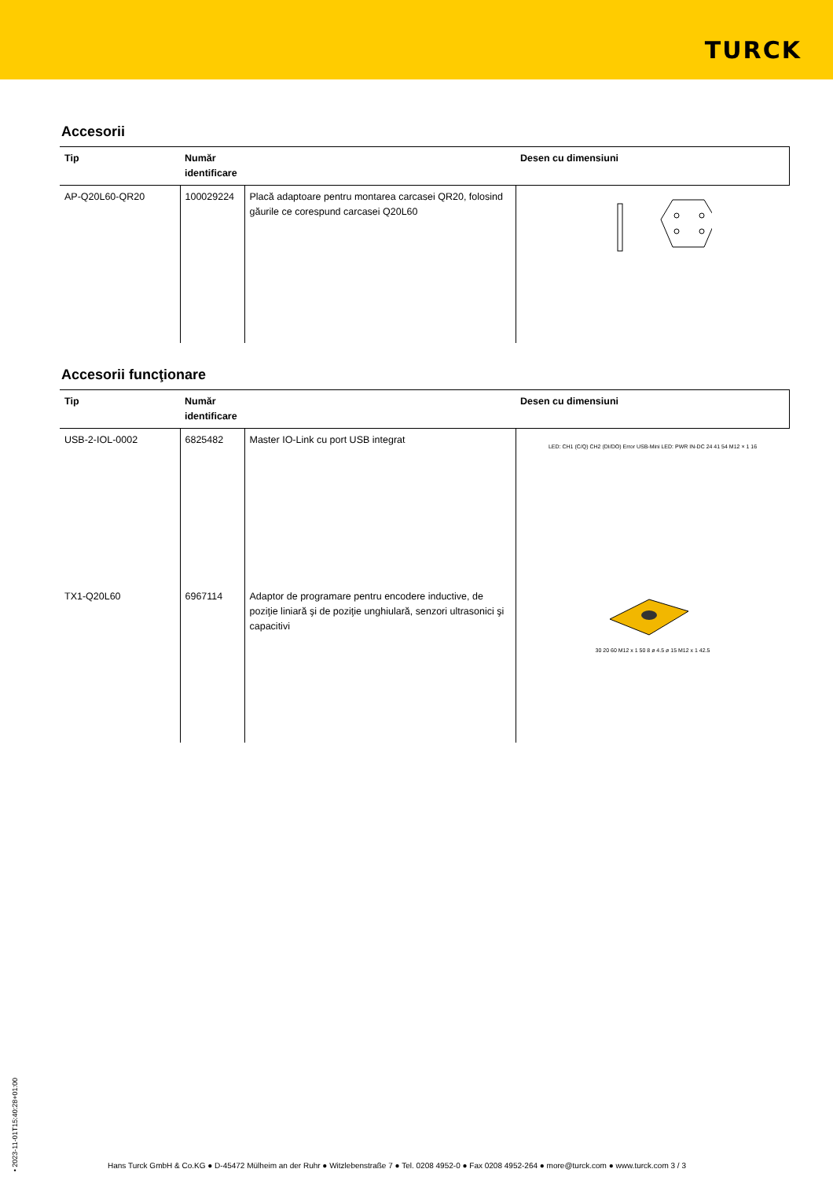TURCK
Accesorii
| Tip | Număr identificare | | Desen cu dimensiuni |
| --- | --- | --- | --- |
| AP-Q20L60-QR20 | 100029224 | Placă adaptoare pentru montarea carcasei QR20, folosind găurile ce corespund carcasei Q20L60 | |
Accesorii funcţionare
| Tip | Număr identificare | | Desen cu dimensiuni |
| --- | --- | --- | --- |
| USB-2-IOL-0002 | 6825482 | Master IO-Link cu port USB integrat | LED: CH1 (C/Q) CH2 (DI/DO) Error USB-Mini LED: PWR IN-DC 24 41 54 M12 × 1 16 |
| TX1-Q20L60 | 6967114 | Adaptor de programare pentru encodere inductive, de poziţie liniară şi de poziţie unghiulară, senzori ultrasonici şi capacitivi | 30 20 60 M12 x 1 50 8 ø 4.5 ø 15 M12 x 1 42.5 |
• 2023-11-01T15:40:28+01:00
Hans Turck GmbH & Co.KG ● D-45472 Mülheim an der Ruhr ● Witzlebenstraße 7 ● Tel. 0208 4952-0 ● Fax 0208 4952-264 ● more@turck.com ● www.turck.com 3 / 3